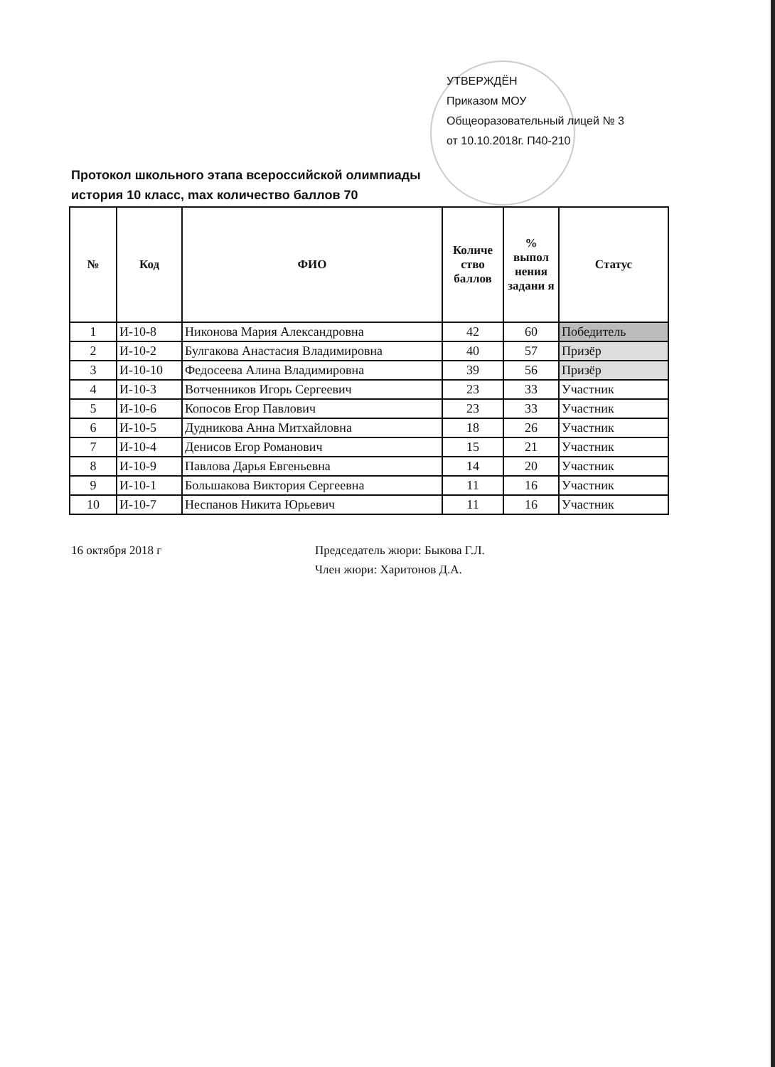УТВЕРЖДЁН
Приказом МОУ
Общеоразовательный лицей № 3
от 10.10.2018г. П40-210
Протокол школьного этапа всероссийской олимпиады
история 10 класс, max количество баллов 70
| № | Код | ФИО | Количе ство баллов | % выпол нения задани я | Статус |
| --- | --- | --- | --- | --- | --- |
| 1 | И-10-8 | Никонова Мария Александровна | 42 | 60 | Победитель |
| 2 | И-10-2 | Булгакова Анастасия Владимировна | 40 | 57 | Призёр |
| 3 | И-10-10 | Федосеева Алина Владимировна | 39 | 56 | Призёр |
| 4 | И-10-3 | Вотченников Игорь Сергеевич | 23 | 33 | Участник |
| 5 | И-10-6 | Копосов Егор Павлович | 23 | 33 | Участник |
| 6 | И-10-5 | Дудникова Анна Митхайловна | 18 | 26 | Участник |
| 7 | И-10-4 | Денисов Егор Романович | 15 | 21 | Участник |
| 8 | И-10-9 | Павлова Дарья Евгеньевна | 14 | 20 | Участник |
| 9 | И-10-1 | Большакова Виктория Сергеевна | 11 | 16 | Участник |
| 10 | И-10-7 | Неспанов Никита Юрьевич | 11 | 16 | Участник |
16 октября 2018 г Председатель жюри: Быкова Г.Л.
Член жюри: Харитонов Д.А.